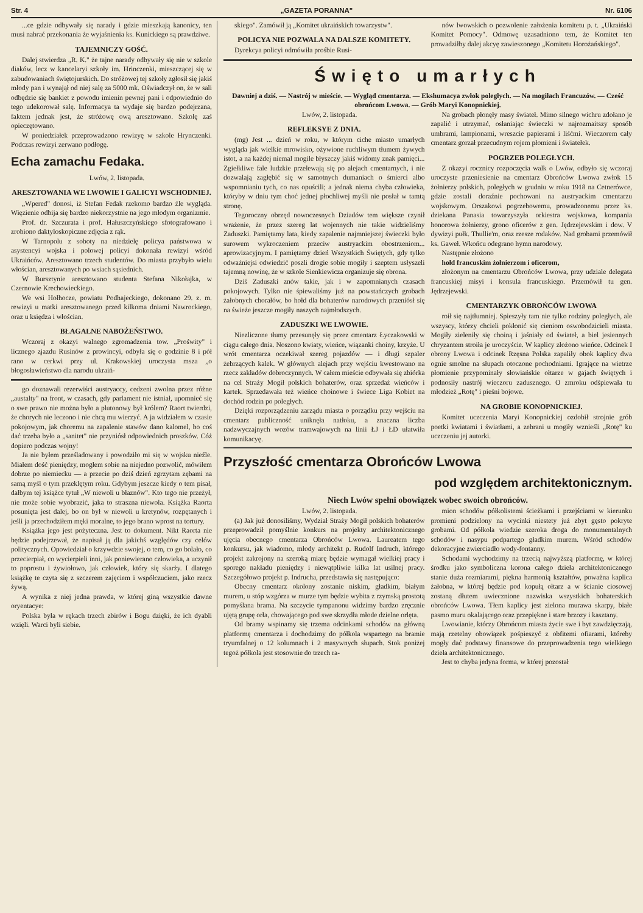Str. 4 „GAZETA PORANNA" Nr. 6106
...ce gdzie odbywały się narady i gdzie mieszkają kanonicy, ten musi nabrać przekonania że wyjaśnienia ks. Kunickiego są prawdziwe.
TAJEMNICZY GOŚĆ.
Dalej stwierdza „R. K." że tajne narady odbywały się nie w szkole diaków, lecz w kancelaryi szkoły im. Hrinczenki, mieszczącej się w zabudowaniach świętojurskich. Do stróżowej tej szkoły zgłosił się jakiś młody pan i wynajął od niej salę za 5000 mk. Oświadczył on, że w sali odbędzie się bankiet z powodu imienin pewnej pani i odpowiednio do tego udekorował salę. Informacya ta wydaje się bardzo podejrzana, faktem jednak jest, że stróżowę ową aresztowano. Szkolę zaś opieczętowano.
W poniedziałek przeprowadzono rewizyę w szkole Hrynczenki. Podczas rewizyi zerwano podłogę.
Echa zamachu Fedaka.
Lwów, 2. listopada.
ARESZTOWANIA WE LWOWIE I GALICYI WSCHODNIEJ.
„Wpered" donosi, iż Stefan Fedak rzekomo bardzo źle wygląda. Więzienie odbija się bardzo niekorzystnie na jego młodym organizmie.
Prof. dr. Szczurata i prof. Hałuszczyńskiego sfotografowano i zrobiono daktyloskopiczne zdjęcia z rąk.
W Tarnopolu z soboty na niedzielę policya państwowa w asystencyi wojska i polowej policyi dokonała rewizyi wśród Ukraińców. Aresztowano trzech studentów. Do miasta przybyło wielu włościan, aresztowanych po wsiach sąsiednich.
W Bursztynie aresztowano studenta Stefana Nikołajka, w Czernowie Krechowieckiego.
We wsi Hołhocze, powiatu Podhajeckiego, dokonano 29. z. m. rewizyi u matki aresztowanego przed kilkoma dniami Nawrockiego, oraz u księdza i włościan.
BŁAGALNE NABOŻEŃSTWO.
Wczoraj z okazyi walnego zgromadzenia tow. „Proświty" i licznego zjazdu Rusinów z prowincyi, odbyła się o godzinie 8 i pół rano w cerkwi przy ul. Krakowskiej uroczysta msza „o błogosławieństwo dla narodu ukraiń-
go doznawali rezerwiści austryaccy, cedzeni zwolna przez różne „austalty" na front, w czasach, gdy parlament nie istniał, upomnieć się o swe prawo nie można było a plutonowy był królem? Raort twierdzi, że chorych nie leczono i nie chcą mu wierzyć. A ja widziałem w czasie pokojowym, jak choremu na zapalenie stawów dano kalomel, bo coś dać trzeba było a „sanitet" nie przyniósł odpowiednich proszków. Cóż dopiero podczas wojny!
Ja nie byłem prześladowany i powodziło mi się w wojsku nieźle. Miałem dość pieniędzy, mogłem sobie na niejedno pozwolić, mówiłem dobrze po niemiecku — a przecie po dziś dzień zgrzytam zębami na samą myśl o tym przeklętym roku. Gdybym jeszcze kiedy o tem pisał, dałbym tej książce tytuł „W niewoli u błaznów". Kto tego nie przeżył, nie może sobie wyobrazić, jaka to straszna niewola. Książka Raorta posunięta jest dalej, bo on był w niewoli u kretynów, rozpętanych i jeśli ja przechodziłem męki moralne, to jego brano wprost na tortury.
Książka jego jest pożyteczna. Jest to dokument. Nikt Raorta nie będzie podejrzewał, że napisał ją dla jakichś względów czy celów politycznych. Opowiedział o krzywdzie swojej, o tem, co go bolało, co przecierpiał, co wycierpieli inni, jak poniewierano człowieka, a uczynił to poprostu i żywiołowo, jak człowiek, który się skarży. I dlatego książkę te czyta się z szczerem zajęciem i współczuciem, jako rzecz żywą.
A wynika z niej jedna prawda, w której giną wszystkie dawne oryentacye:
Polska była w rękach trzech zbirów i Bogu dzięki, że ich dyabli wzięli. Warci byli siebie.
skiego". Zamówił ją „Komitet ukraińskich towarzystw".
POLICYA NIE POZWALA NA DALSZE KOMITETY.
Dyrekcya policyi odmówiła prośbie Rusi-
nów lwowskich o pozwolenie założenia komitetu p. t. „Ukraiński Komitet Pomocy". Odmowę uzasadniono tem, że Komitet ten prowadziłby dalej akcyę zawieszonego „Komitetu Horożańskiego".
Święto umarłych
Dawniej a dziś. — Nastrój w mieście. — Wygląd cmentarza. — Ekshumacya zwłok poległych. — Na mogiłach Francuzów. — Cześć obrońcom Lwowa. — Grób Maryi Konopnickiej.
Lwów, 2. listopada.
REFLEKSYE Z DNIA.
(mg) Jest ... dzień w roku, w którym ciche miasto umarłych wygląda jak wielkie mrowisko, ożywione ruchliwym tłumem żywych istot, a na każdej niemal mogile błyszczy jakiś widomy znak pamięci... Zgiełkliwe fale ludzkie przelewają się po alejach cmentarnych, i nie dozwalają zagłębić się w samotnych dumaniach o śmierci albo wspomnianiu tych, co nas opuścili; a jednak niema chyba człowieka, któryby w dniu tym choć jednej płochliwej myśli nie posłał w tamtą stronę.
Tegoroczny obrzęd nowoczesnych Dziadów tem większe czynił wrażenie, że przez szereg lat wojennych nie takie widzieliśmy Zaduszki. Pamiętamy lata, kiedy zapalenie najmniejszej świeczki było surowem wykroczeniem przeciw austryackim obostrzeniom... aprowizacyjnym. I pamiętamy dzień Wszystkich Świętych, gdy tylko odważniejsi odwiedzić poszli drogie sobie mogiły i szeptem usłyszeli tajemną nowinę, że w szkole Sienkiewicza organizuje się obrona.
Dziś Zaduszki znów takie, jak i w zapomnianych czasach pokojowych. Tylko nie śpiewaliśmy już na powstańczych grobach żałobnych chorałów, bo hołd dla bohaterów narodowych przeniósł się na świeże jeszcze mogiły naszych najmłodszych.
ZADUSZKI WE LWOWIE.
Niezliczone tłumy przesunęły się przez cmentarz Łyczakowski w ciągu całego dnia. Noszono kwiaty, wieńce, wiązanki choiny, krzyże. U wrót cmentarza oczekiwał szereg pojazdów — i długi szpaler żebrzących kalek. W głównych alejach przy wejściu kwestowano na rzecz zakładów dobroczynnych. W całem mieście odbywała się zbiórka na cel Straży Mogił polskich bohaterów, oraz sprzedaż wieńców i kartek. Sprzedawała też wieńce choinowe i świece Liga Kobiet na dochód rodzin po poległych.
Dzięki rozporządzeniu zarządu miasta o porządku przy wejściu na cmentarz publiczność uniknęła natłoku, a znaczna liczba nadzwyczajnych wozów tramwajowych na linii ŁJ i ŁD ułatwiła komunikacyę.
Na grobach płonęły masy świateł. Mimo silnego wichru zdołano je zapalić i utrzymać, osłaniając świeczki w najrozmaitszy sposób umbrami, lampionami, wreszcie papierami i liśćmi. Wieczorem cały cmentarz gorzał przecudnym rojem płomieni i światełek.
POGRZEB POLEGŁYCH.
Z okazyi rocznicy rozpoczęcia walk o Lwów, odbyło się wczoraj uroczyste przeniesienie na cmentarz Obrońców Lwowa zwłok 15 żołnierzy polskich, poległych w grudniu w roku 1918 na Cetnerówce, gdzie zostali doraźnie pochowani na austryackim cmentarzu wojskowym. Orszakowi pogrzebowemu, prowadzonemu przez ks. dziekana Panasia towarzyszyła orkiestra wojskowa, kompania honorowa żołnierzy, grono oficerów z gen. Jędrzejewskim i dow. V dywizyi pułk. Thullie'm, oraz rzesze rodaków. Nad grobami przemówił ks. Gaweł. Wkońcu odegrano hymn narodowy.
Następnie złożono
hołd francuskim żołnierzom i oficerom,
złożonym na cmentarzu Obrońców Lwowa, przy udziale delegata francuskiej misyi i konsula francuskiego. Przemówił tu gen. Jędrzejewski.
CMENTARZYK OBROŃCÓW LWOWA
roił się najtłumniej. Spieszyły tam nie tylko rodziny poległych, ale wszyscy, którzy chcieli pokłonić się cieniom oswobodzicieli miasta. Mogiły zieleniły się choiną i jaśniały od świateł, a biel jesiennych chryzantem stroiła je uroczyście. W kaplicy złożono wieńce. Odcinek I obrony Lwowa i odcinek Rzęsna Polska zapaliły obok kaplicy dwa ognie smolne na słupach otoczone pochodniami. Igrające na wietrze płomienie przypominały słowiańskie ołtarze w gajach świętych i podnosiły nastrój wieczoru zadusznego. O zmroku odśpiewała tu młodzież „Rotę" i pieśni bojowe.
NA GROBIE KONOPNICKIEJ.
Komitet uczczenia Maryi Konopnickiej ozdobił strojnie grób poetki kwiatami i światłami, a zebrani u mogiły wznieśli „Rotę" ku uczczeniu jej autorki.
Przyszłość cmentarza Obrońców Lwowa
pod względem architektonicznym.
Niech Lwów spełni obowiązek wobec swoich obrońców.
Lwów, 2. listopada.
(a) Jak już donosiliśmy, Wydział Straży Mogił polskich bohaterów przeprowadził pomyślnie konkurs na projekty architektonicznego ujęcia obecnego cmentarza Obrońców Lwowa. Laureatem tego konkursu, jak wiadomo, młody architekt p. Rudolf Indruch, którego projekt zakrojony na szeroką miarę będzie wymagał wielkiej pracy i sporego nakładu pieniędzy i niewątpliwie kilka lat usilnej pracy. Szczegółowo projekt p. Indrucha, przedstawia się następująco:
Obecny cmentarz okolony zostanie niskim, gładkim, białym murem, u stóp wzgórza w murze tym będzie wybita z rzymską prostotą pomyślana brama. Na szczycie tympanonu widzimy bardzo zręcznie ujętą grupę orła, chowającego pod swe skrzydła młode dzielne orlęta.
Od bramy wspinamy się trzema odcinkami schodów na główną platformę cmentarza i dochodzimy do półkola wspartego na bramie tryumfalnej o 12 kolumnach i 2 masywnych słupach. Stok poniżej tegoż półkola jest stosownie do trzech ra-
mion schodów półkolistemi ścieżkami i przejściami w kierunku promieni podzielony na wycinki niestety już zbyt gęsto pokryte grobami. Od półkola wiedzie szeroka droga do monumentalnych schodów i nasypu podpartego gładkim murem. Wśród schodów dekoracyjne zwierciadło wody-fontanny.
Schodami wychodzimy na trzecią najwyższą platformę, w której środku jako symboliczna korona całego dzieła architektonicznego stanie duża rozmiarami, piękna harmonią kształtów, poważna kaplica żałobna, w której będzie pod kopułą ołtarz a w ścianie ciosowej zostaną dłutem uwiecznione nazwiska wszystkich bohaterskich obrońców Lwowa. Tłem kaplicy jest zielona murawa skarpy, białe pasmo muru okalającego oraz przepiękne i stare brzozy i kasztany.
Lwowianie, którzy Obrońcom miasta życie swe i byt zawdzięczają, mają rzetelny obowiązek pośpieszyć z obfitemi ofiarami, któreby mogły dać podstawy finansowe do przeprowadzenia tego wielkiego dzieła architektonicznego.
Jest to chyba jedyna forma, w której pozostał